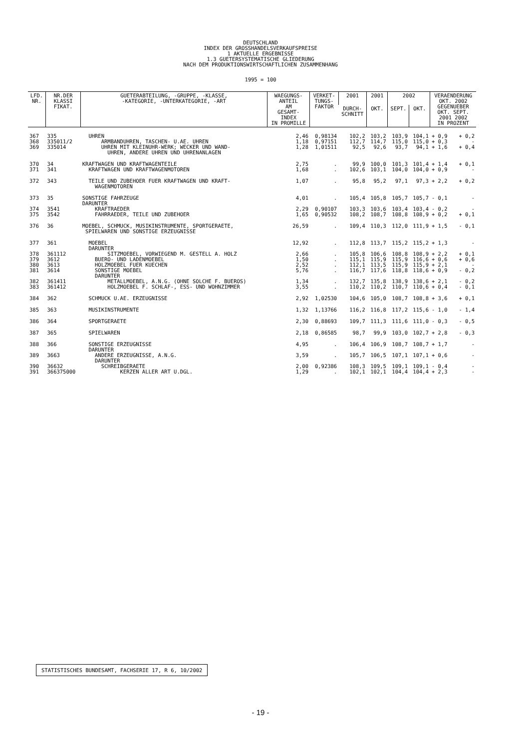DEUTSCHLAND
INDEX DER GROSSHANDELSVERKAUFSPREISE
1 AKTUELLE ERGEBNISSE
1.3 GUETERSYSTEMATISCHE GLIEDERUNG
NACH DEM PRODUKTIONSWIRTSCHAFTLICHEN ZUSAMMENHANG
1995 = 100
| LFD. NR. | NR.DER KLASSI FIKAT. | GUETERABTEILUNG, -GRUPPE, -KLASSE, -KATEGORIE, -UNTERKATEGORIE, -ART | WAEGUNGS- ANTEIL AM GESAMT- INDEX IN PROMILLE | VERKET- TUNGS- FAKTOR | 2001 | 2001 | 2002 | | VERAENDERUNG OKT. 2002 GEGENUEBER OKT. SEPT. 2001 2002 IN PROZENT | |
| --- | --- | --- | --- | --- | --- | --- | --- | --- | --- | --- |
| | | | | | DURCH- SCHNITT | OKT. | SEPT. | OKT. | | |
| 367 | 335 | UHREN | 2,46 | 0,98134 | 102,2 | 103,2 | 103,9 | 104,1 | + 0,9 | + 0,2 |
| 368 | 335011/2 | ARMBANDUHREN, TASCHEN- U.AE. UHREN | 1,18 | 0,97151 | 112,7 | 114,7 | 115,0 | 115,0 | + 0,3 | - |
| 369 | 335014 | UHREN MIT KLEINUHR-WERK; WECKER UND WAND- UHREN, ANDERE UHREN UND UHRENANLAGEN | 1,28 | 1,01511 | 92,5 | 92,6 | 93,7 | 94,1 | + 1,6 | + 0,4 |
| 370 | 34 | KRAFTWAGEN UND KRAFTWAGENTEILE | 2,75 | . | 99,9 | 100,0 | 101,3 | 101,4 | + 1,4 | + 0,1 |
| 371 | 341 | KRAFTWAGEN UND KRAFTWAGENMOTOREN | 1,68 | . | 102,6 | 103,1 | 104,0 | 104,0 | + 0,9 | - |
| 372 | 343 | TEILE UND ZUBEHOER FUER KRAFTWAGEN UND KRAFT- WAGENMOTOREN | 1,07 | . | 95,8 | 95,2 | 97,1 | 97,3 | + 2,2 | + 0,2 |
| 373 | 35 | SONSTIGE FAHRZEUGE DARUNTER | 4,01 | . | 105,4 | 105,8 | 105,7 | 105,7 | - 0,1 | - |
| 374 | 3541 | KRAFTRAEDER | 2,29 | 0,90107 | 103,3 | 103,6 | 103,4 | 103,4 | - 0,2 | - |
| 375 | 3542 | FAHRRAEDER, TEILE UND ZUBEHOER | 1,65 | 0,90532 | 108,2 | 108,7 | 108,8 | 108,9 | + 0,2 | + 0,1 |
| 376 | 36 | MOEBEL, SCHMUCK, MUSIKINSTRUMENTE, SPORTGERAETE, SPIELWAREN UND SONSTIGE ERZEUGNISSE | 26,59 | . | 109,4 | 110,3 | 112,0 | 111,9 | + 1,5 | - 0,1 |
| 377 | 361 | MOEBEL DARUNTER | 12,92 | . | 112,8 | 113,7 | 115,2 | 115,2 | + 1,3 | - |
| 378 | 361112 | SITZMOEBEL, VORWIEGEND M. GESTELL A. HOLZ | 2,66 | . | 105,8 | 106,6 | 108,8 | 108,9 | + 2,2 | + 0,1 |
| 379 | 3612 | BUERO- UND LADENMOEBEL | 1,50 | . | 115,1 | 115,9 | 115,9 | 116,6 | + 0,6 | + 0,6 |
| 380 | 3613 | HOLZMOEBEL FUER KUECHEN | 2,52 | . | 112,1 | 113,5 | 115,9 | 115,9 | + 2,1 | - |
| 381 | 3614 | SONSTIGE MOEBEL DARUNTER | 5,76 | . | 116,7 | 117,6 | 118,8 | 118,6 | + 0,9 | - 0,2 |
| 382 | 361411 | METALLMOEBEL, A.N.G. (OHNE SOLCHE F. BUEROS) | 1,34 | . | 132,7 | 135,8 | 138,9 | 138,6 | + 2,1 | - 0,2 |
| 383 | 361412 | HOLZMOEBEL F. SCHLAF-, ESS- UND WOHNZIMMER | 3,55 | . | 110,2 | 110,2 | 110,7 | 110,6 | + 0,4 | - 0,1 |
| 384 | 362 | SCHMUCK U.AE. ERZEUGNISSE | 2,92 | 1,02530 | 104,6 | 105,0 | 108,7 | 108,8 | + 3,6 | + 0,1 |
| 385 | 363 | MUSIKINSTRUMENTE | 1,32 | 1,13766 | 116,2 | 116,8 | 117,2 | 115,6 | - 1,0 | - 1,4 |
| 386 | 364 | SPORTGERAETE | 2,30 | 0,88693 | 109,7 | 111,3 | 111,6 | 111,0 | - 0,3 | - 0,5 |
| 387 | 365 | SPIELWAREN | 2,18 | 0,86585 | 98,7 | 99,9 | 103,0 | 102,7 | + 2,8 | - 0,3 |
| 388 | 366 | SONSTIGE ERZEUGNISSE DARUNTER | 4,95 | . | 106,4 | 106,9 | 108,7 | 108,7 | + 1,7 | - |
| 389 | 3663 | ANDERE ERZEUGNISSE, A.N.G. DARUNTER | 3,59 | . | 105,7 | 106,5 | 107,1 | 107,1 | + 0,6 | - |
| 390 | 36632 | SCHREIBGERAETE | 2,00 | 0,92386 | 108,3 | 109,5 | 109,1 | 109,1 | - 0,4 | - |
| 391 | 366375000 | KERZEN ALLER ART U.DGL. | 1,29 | . | 102,1 | 102,1 | 104,4 | 104,4 | + 2,3 | - |
STATISTISCHES BUNDESAMT, FACHSERIE 17, R 6, 10/2002
- 19 -